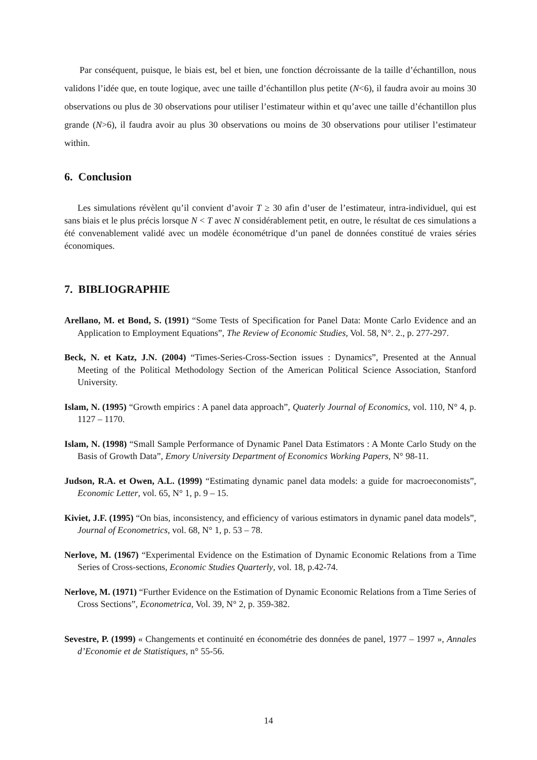Par conséquent, puisque, le biais est, bel et bien, une fonction décroissante de la taille d’échantillon, nous validons l’idée que, en toute logique, avec une taille d’échantillon plus petite (N<6), il faudra avoir au moins 30 observations ou plus de 30 observations pour utiliser l’estimateur within et qu’avec une taille d’échantillon plus grande (N>6), il faudra avoir au plus 30 observations ou moins de 30 observations pour utiliser l’estimateur within.
6. Conclusion
Les simulations révèlent qu’il convient d’avoir T ≥ 30 afin d’user de l’estimateur, intra-individuel, qui est sans biais et le plus précis lorsque N < T avec N considérablement petit, en outre, le résultat de ces simulations a été convenablement validé avec un modèle économétrique d’un panel de données constitué de vraies séries économiques.
7. BIBLIOGRAPHIE
Arellano, M. et Bond, S. (1991) “Some Tests of Specification for Panel Data: Monte Carlo Evidence and an Application to Employment Equations”, The Review of Economic Studies, Vol. 58, N°. 2., p. 277-297.
Beck, N. et Katz, J.N. (2004) “Times-Series-Cross-Section issues : Dynamics”, Presented at the Annual Meeting of the Political Methodology Section of the American Political Science Association, Stanford University.
Islam, N. (1995) “Growth empirics : A panel data approach”, Quaterly Journal of Economics, vol. 110, N° 4, p. 1127 – 1170.
Islam, N. (1998) “Small Sample Performance of Dynamic Panel Data Estimators : A Monte Carlo Study on the Basis of Growth Data”, Emory University Department of Economics Working Papers, N° 98-11.
Judson, R.A. et Owen, A.L. (1999) “Estimating dynamic panel data models: a guide for macroeconomists”, Economic Letter, vol. 65, N° 1, p. 9 – 15.
Kiviet, J.F. (1995) “On bias, inconsistency, and efficiency of various estimators in dynamic panel data models”, Journal of Econometrics, vol. 68, N° 1, p. 53 – 78.
Nerlove, M. (1967) “Experimental Evidence on the Estimation of Dynamic Economic Relations from a Time Series of Cross-sections, Economic Studies Quarterly, vol. 18, p.42-74.
Nerlove, M. (1971) “Further Evidence on the Estimation of Dynamic Economic Relations from a Time Series of Cross Sections”, Econometrica, Vol. 39, N° 2, p. 359-382.
Sevestre, P. (1999) « Changements et continuité en économétrie des données de panel, 1977 – 1997 », Annales d’Economie et de Statistiques, n° 55-56.
14